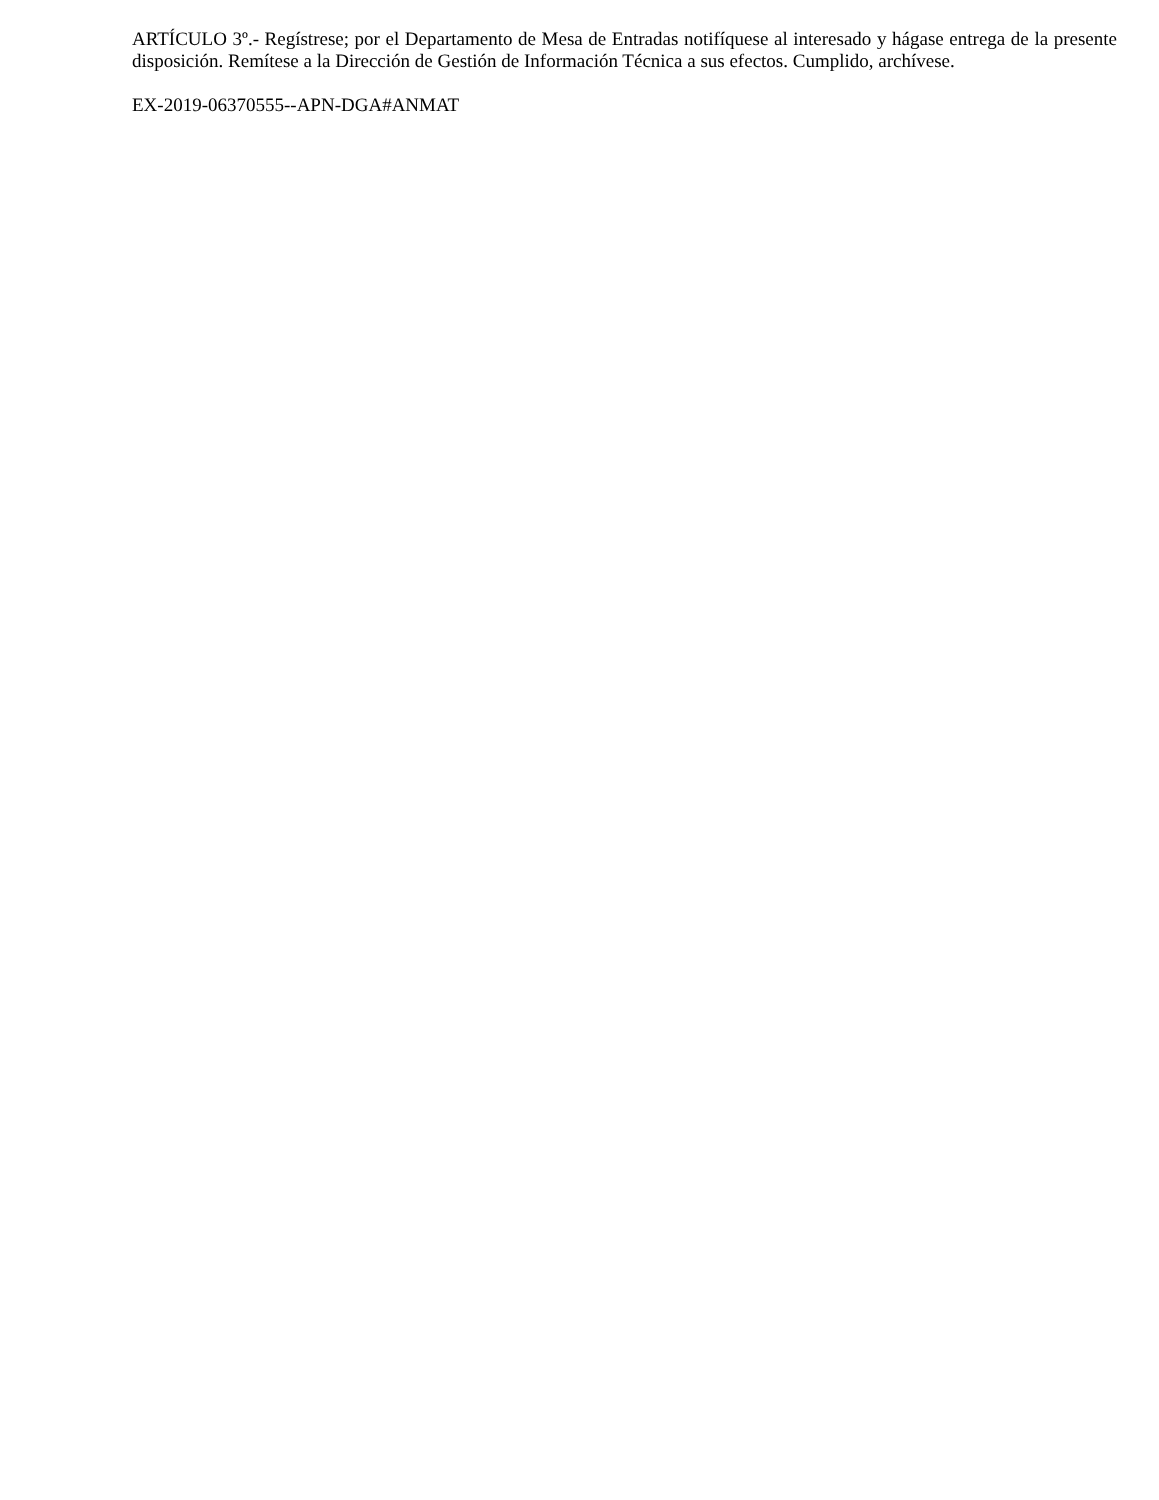ARTÍCULO 3º.- Regístrese; por el Departamento de Mesa de Entradas notifíquese al interesado y hágase entrega de la presente disposición. Remítese a la Dirección de Gestión de Información Técnica a sus efectos. Cumplido, archívese.
EX-2019-06370555--APN-DGA#ANMAT